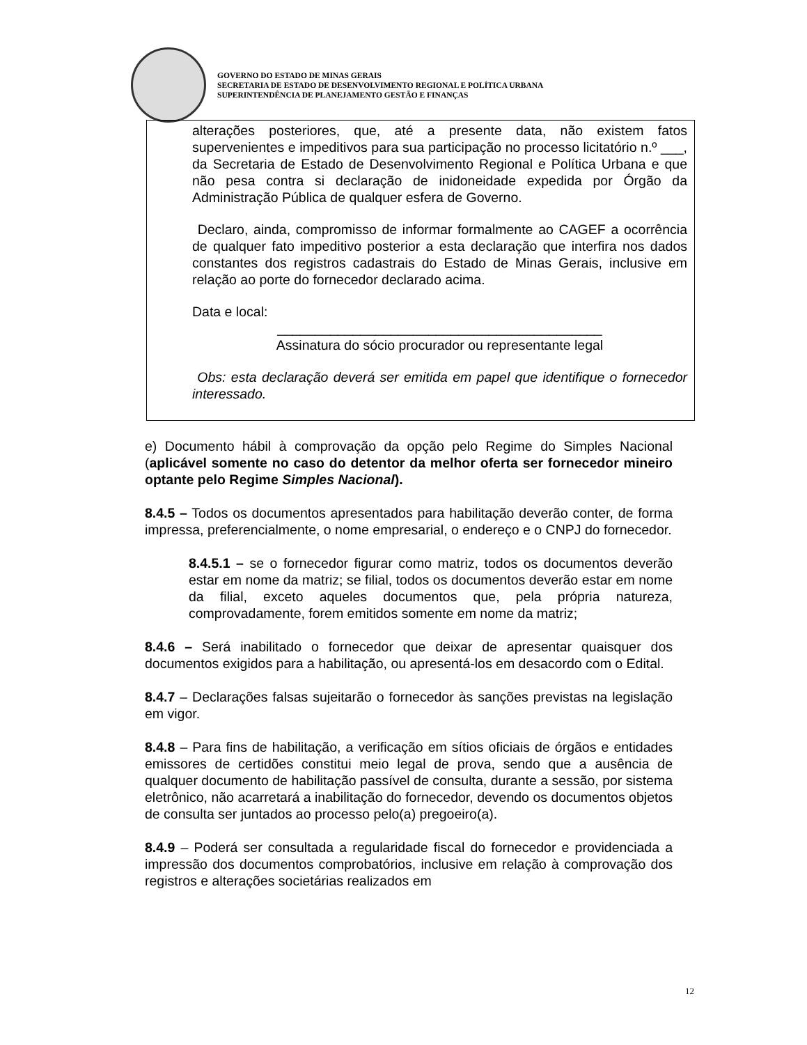GOVERNO DO ESTADO DE MINAS GERAIS
SECRETARIA DE ESTADO DE DESENVOLVIMENTO REGIONAL E POLÍTICA URBANA
SUPERINTENDÊNCIA DE PLANEJAMENTO GESTÃO E FINANÇAS
alterações posteriores, que, até a presente data, não existem fatos supervenientes e impeditivos para sua participação no processo licitatório n.º ___, da Secretaria de Estado de Desenvolvimento Regional e Política Urbana e que não pesa contra si declaração de inidoneidade expedida por Órgão da Administração Pública de qualquer esfera de Governo.
Declaro, ainda, compromisso de informar formalmente ao CAGEF a ocorrência de qualquer fato impeditivo posterior a esta declaração que interfira nos dados constantes dos registros cadastrais do Estado de Minas Gerais, inclusive em relação ao porte do fornecedor declarado acima.
Data e local:
___________________________________________
Assinatura do sócio procurador ou representante legal
Obs: esta declaração deverá ser emitida em papel que identifique o fornecedor interessado.
e) Documento hábil à comprovação da opção pelo Regime do Simples Nacional (aplicável somente no caso do detentor da melhor oferta ser fornecedor mineiro optante pelo Regime Simples Nacional).
8.4.5 – Todos os documentos apresentados para habilitação deverão conter, de forma impressa, preferencialmente, o nome empresarial, o endereço e o CNPJ do fornecedor.
8.4.5.1 – se o fornecedor figurar como matriz, todos os documentos deverão estar em nome da matriz; se filial, todos os documentos deverão estar em nome da filial, exceto aqueles documentos que, pela própria natureza, comprovadamente, forem emitidos somente em nome da matriz;
8.4.6 – Será inabilitado o fornecedor que deixar de apresentar quaisquer dos documentos exigidos para a habilitação, ou apresentá-los em desacordo com o Edital.
8.4.7 – Declarações falsas sujeitarão o fornecedor às sanções previstas na legislação em vigor.
8.4.8 – Para fins de habilitação, a verificação em sítios oficiais de órgãos e entidades emissores de certidões constitui meio legal de prova, sendo que a ausência de qualquer documento de habilitação passível de consulta, durante a sessão, por sistema eletrônico, não acarretará a inabilitação do fornecedor, devendo os documentos objetos de consulta ser juntados ao processo pelo(a) pregoeiro(a).
8.4.9 – Poderá ser consultada a regularidade fiscal do fornecedor e providenciada a impressão dos documentos comprobatórios, inclusive em relação à comprovação dos registros e alterações societárias realizados em
12